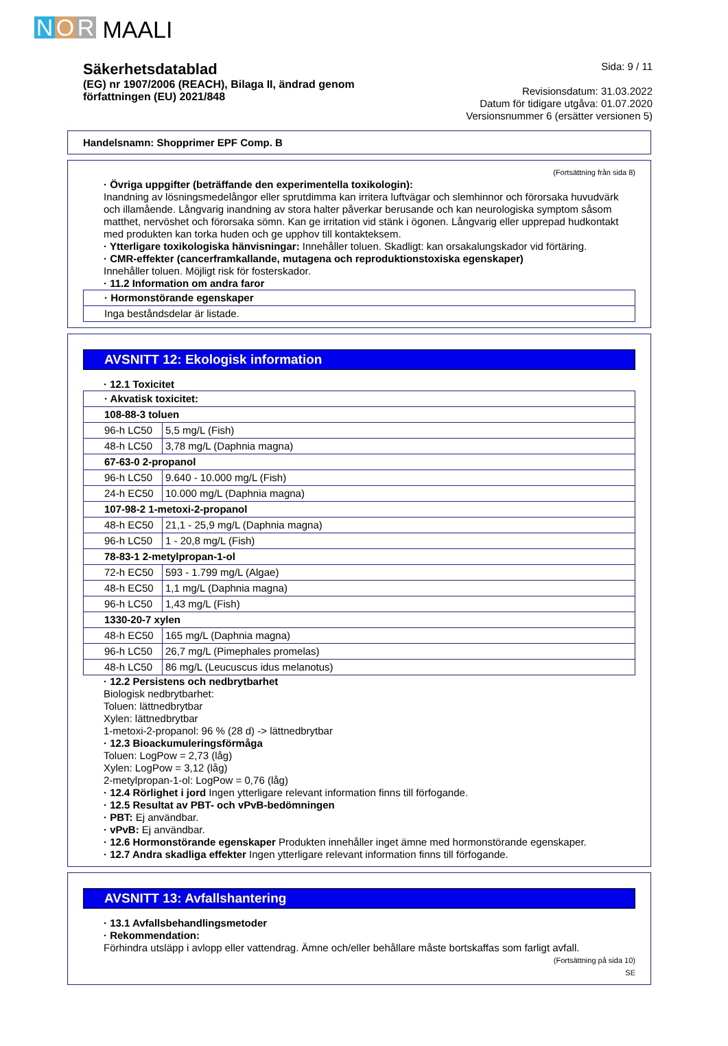N O R MAALI
Säkerhetsdatablad
(EG) nr 1907/2006 (REACH), Bilaga II, ändrad genom
författningen (EU) 2021/848
Sida: 9 / 11
Revisionsdatum: 31.03.2022
Datum för tidigare utgåva: 01.07.2020
Versionsnummer 6 (ersätter versionen 5)
Handelsnamn: Shopprimer EPF Comp. B
(Fortsättning från sida 8)
· Övriga uppgifter (beträffande den experimentella toxikologin):
Inandning av lösningsmedelångor eller sprutdimma kan irritera luftvägar och slemhinnor och förorsaka huvudvärk och illamående. Långvarig inandning av stora halter påverkar berusande och kan neurologiska symptom såsom matthet, nervöshet och förorsaka sömn. Kan ge irritation vid stänk i ögonen. Långvarig eller upprepad hudkontakt med produkten kan torka huden och ge upphov till kontakteksem.
· Ytterligare toxikologiska hänvisningar: Innehåller toluen. Skadligt: kan orsakalungskador vid förtäring.
· CMR-effekter (cancerframkallande, mutagena och reproduktionstoxiska egenskaper)
Innehåller toluen. Möjligt risk för fosterskador.
· 11.2 Information om andra faror
| · Hormonstörande egenskaper |
| Inga beståndsdelar är listade. |
AVSNITT 12: Ekologisk information
· 12.1 Toxicitet
| · Akvatisk toxicitet: | |
| 108-88-3 toluen | |
| 96-h LC50 | 5,5 mg/L (Fish) |
| 48-h LC50 | 3,78 mg/L (Daphnia magna) |
| 67-63-0 2-propanol | |
| 96-h LC50 | 9.640 - 10.000 mg/L (Fish) |
| 24-h EC50 | 10.000 mg/L (Daphnia magna) |
| 107-98-2 1-metoxi-2-propanol | |
| 48-h EC50 | 21,1 - 25,9 mg/L (Daphnia magna) |
| 96-h LC50 | 1 - 20,8 mg/L (Fish) |
| 78-83-1 2-metylpropan-1-ol | |
| 72-h EC50 | 593 - 1.799 mg/L (Algae) |
| 48-h EC50 | 1,1 mg/L (Daphnia magna) |
| 96-h LC50 | 1,43 mg/L (Fish) |
| 1330-20-7 xylen | |
| 48-h EC50 | 165 mg/L (Daphnia magna) |
| 96-h LC50 | 26,7 mg/L (Pimephales promelas) |
| 48-h LC50 | 86 mg/L (Leucuscus idus melanotus) |
· 12.2 Persistens och nedbrytbarhet
Biologisk nedbrytbarhet:
Toluen: lättnedbrytbar
Xylen: lättnedbrytbar
1-metoxi-2-propanol: 96 % (28 d) -> lättnedbrytbar
· 12.3 Bioackumuleringsförmåga
Toluen: LogPow = 2,73 (låg)
Xylen: LogPow = 3,12 (låg)
2-metylpropan-1-ol: LogPow = 0,76 (låg)
· 12.4 Rörlighet i jord Ingen ytterligare relevant information finns till förfogande.
· 12.5 Resultat av PBT- och vPvB-bedömningen
· PBT: Ej användbar.
· vPvB: Ej användbar.
· 12.6 Hormonstörande egenskaper Produkten innehåller inget ämne med hormonstörande egenskaper.
· 12.7 Andra skadliga effekter Ingen ytterligare relevant information finns till förfogande.
AVSNITT 13: Avfallshantering
· 13.1 Avfallsbehandlingsmetoder
· Rekommendation:
Förhindra utsläpp i avlopp eller vattendrag. Ämne och/eller behållare måste bortskaffas som farligt avfall.
(Fortsättning på sida 10)
SE